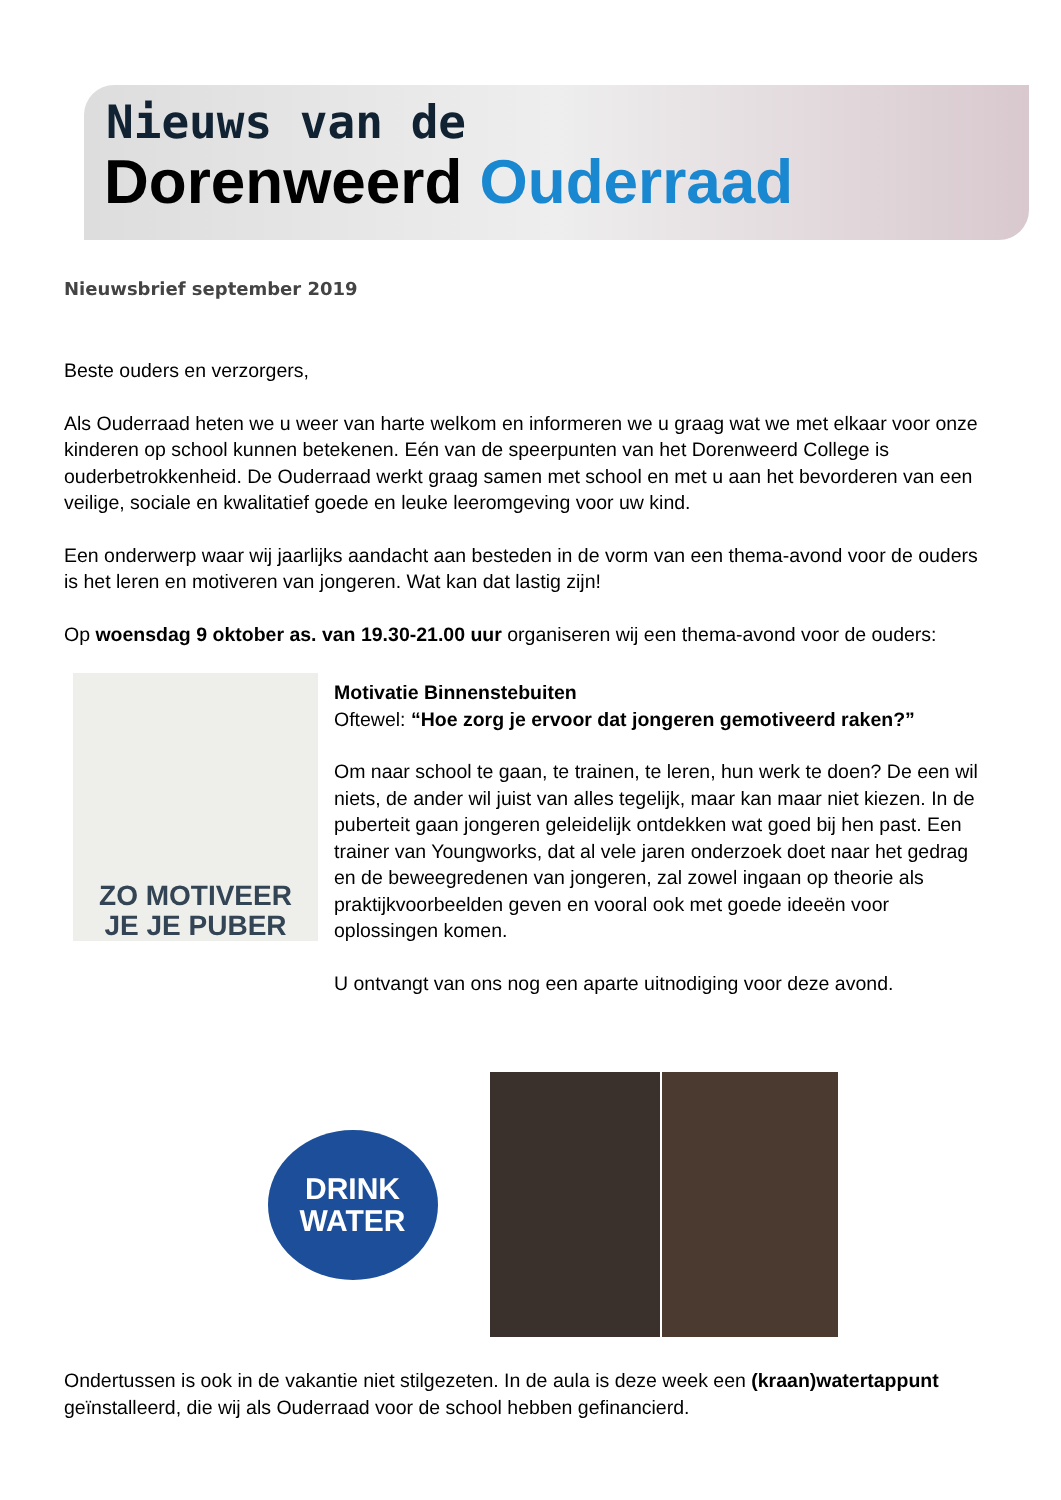Nieuws van de
Dorenweerd Ouderraad
Nieuwsbrief september 2019
Beste ouders en verzorgers,
Als Ouderraad heten we u weer van harte welkom en informeren we u graag wat we met elkaar voor onze kinderen op school kunnen betekenen. Eén van de speerpunten van het Dorenweerd College is ouderbetrokkenheid. De Ouderraad werkt graag samen met school en met u aan het bevorderen van een veilige, sociale en kwalitatief goede en leuke leeromgeving voor uw kind.
Een onderwerp waar wij jaarlijks aandacht aan besteden in de vorm van een thema-avond voor de ouders is het leren en motiveren van jongeren. Wat kan dat lastig zijn!
Op woensdag 9 oktober as. van 19.30-21.00 uur organiseren wij een thema-avond voor de ouders:
ZO MOTIVEER
JE JE PUBER
Motivatie Binnenstebuiten
Oftewel: “Hoe zorg je ervoor dat jongeren gemotiveerd raken?”
Om naar school te gaan, te trainen, te leren, hun werk te doen? De een wil niets, de ander wil juist van alles tegelijk, maar kan maar niet kiezen. In de puberteit gaan jongeren geleidelijk ontdekken wat goed bij hen past. Een trainer van Youngworks, dat al vele jaren onderzoek doet naar het gedrag en de beweegredenen van jongeren, zal zowel ingaan op theorie als praktijkvoorbeelden geven en vooral ook met goede ideeën voor oplossingen komen.
U ontvangt van ons nog een aparte uitnodiging voor deze avond.
DRINK
WATER
Ondertussen is ook in de vakantie niet stilgezeten. In de aula is deze week een (kraan)watertappunt geïnstalleerd, die wij als Ouderraad voor de school hebben gefinancierd.